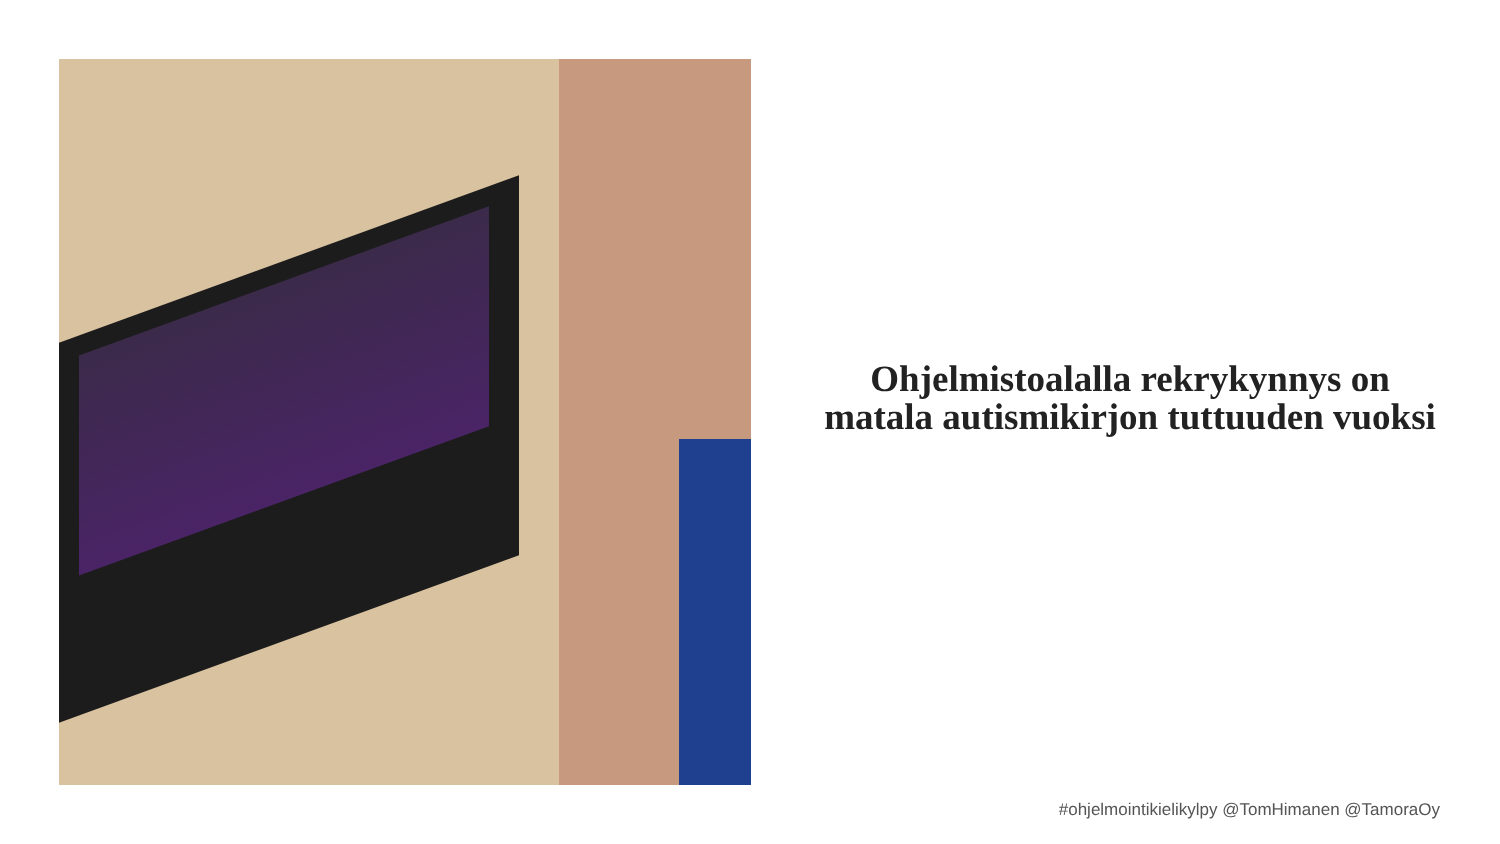Ohjelmistoalalla rekrykynnys on matala autismikirjon tuttuuden vuoksi
#ohjelmointikielikylpy @TomHimanen @TamoraOy